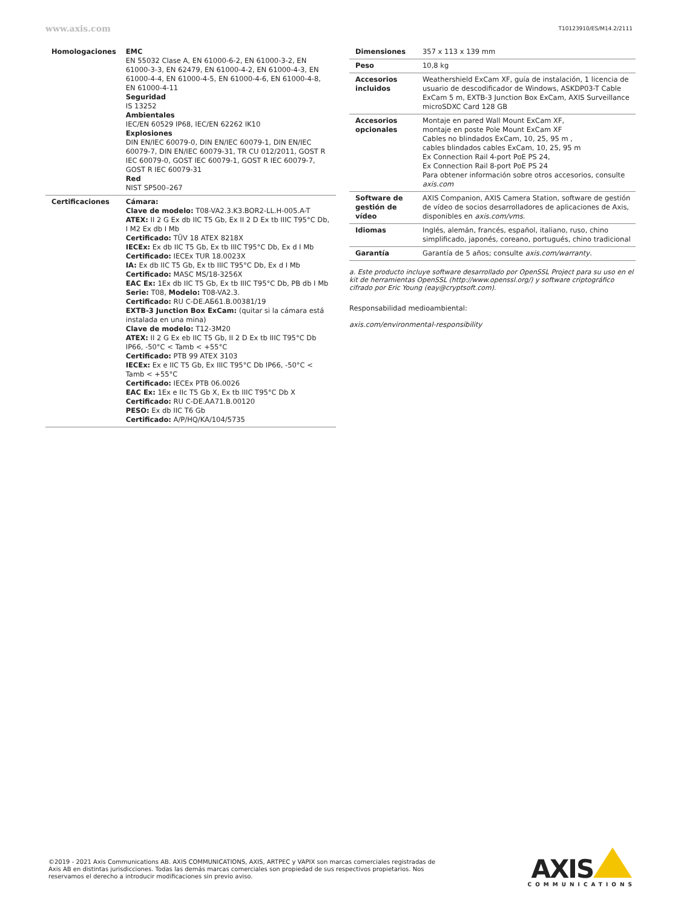www.axis.com T10123910/ES/M14.2/2111
| Homologaciones | EMC EN 55032 Clase A, EN 61000-6-2, EN 61000-3-2, EN 61000-3-3, EN 62479, EN 61000-4-2, EN 61000-4-3, EN 61000-4-4, EN 61000-4-5, EN 61000-4-6, EN 61000-4-8, EN 61000-4-11 Seguridad IS 13252 Ambientales IEC/EN 60529 IP68, IEC/EN 62262 IK10 Explosiones DIN EN/IEC 60079-0, DIN EN/IEC 60079-1, DIN EN/IEC 60079-7, DIN EN/IEC 60079-31, TR CU 012/2011, GOST R IEC 60079-0, GOST IEC 60079-1, GOST R IEC 60079-7, GOST R IEC 60079-31 Red NIST SP500–267 |
| Certificaciones | Cámara: Clave de modelo: T08-VA2.3.K3.BOR2-LL.H-005.A-T ATEX: II 2 G Ex db IIC T5 Gb, Ex II 2 D Ex tb IIIC T95°C Db, I M2 Ex db I Mb Certificado: TÜV 18 ATEX 8218X IECEx: Ex db IIC T5 Gb, Ex tb IIIC T95°C Db, Ex d I Mb Certificado: IECEx TUR 18.0023X IA: Ex db IIC T5 Gb, Ex tb IIIC T95°C Db, Ex d I Mb Certificado: MASC MS/18-3256X EAC Ex: 1Ex db IIC T5 Gb, Ex tb IIIC T95°C Db, PB db I Mb Serie: T08, Modelo: T08-VA2.3. Certificado: RU C-DE.АБ61.В.00381/19 EXTB-3 Junction Box ExCam: (quitar si la cámara está instalada en una mina) Clave de modelo: T12-3M20 ATEX: II 2 G Ex eb IIC T5 Gb, II 2 D Ex tb IIIC T95°C Db IP66, -50°C < Tamb < +55°C Certificado: PTB 99 ATEX 3103 IECEx: Ex e IIC T5 Gb, Ex IIIC T95°C Db IP66, -50°C < Tamb < +55°C Certificado: IECEx PTB 06.0026 EAC Ex: 1Ex e IIc T5 Gb X, Ex tb IIIC T95°C Db X Certificado: RU C-DE.AA71.B.00120 PESO: Ex db IIC T6 Gb Certificado: A/P/HQ/KA/104/5735 |
| Dimensiones | 357 x 113 x 139 mm |
| Peso | 10,8 kg |
| Accesorios incluidos | Weathershield ExCam XF, guía de instalación, 1 licencia de usuario de descodificador de Windows, ASKDP03-T Cable ExCam 5 m, EXTB-3 Junction Box ExCam, AXIS Surveillance microSDXC Card 128 GB |
| Accesorios opcionales | Montaje en pared Wall Mount ExCam XF, montaje en poste Pole Mount ExCam XF Cables no blindados ExCam, 10, 25, 95 m , cables blindados cables ExCam, 10, 25, 95 m Ex Connection Rail 4-port PoE PS 24, Ex Connection Rail 8-port PoE PS 24 Para obtener información sobre otros accesorios, consulte axis.com |
| Software de gestión de vídeo | AXIS Companion, AXIS Camera Station, software de gestión de vídeo de socios desarrolladores de aplicaciones de Axis, disponibles en axis.com/vms . |
| Idiomas | Inglés, alemán, francés, español, italiano, ruso, chino simplificado, japonés, coreano, portugués, chino tradicional |
| Garantía | Garantía de 5 años; consulte axis.com/warranty . |
a. Este producto incluye software desarrollado por OpenSSL Project para su uso en el kit de herramientas OpenSSL (http://www.openssl.org/) y software criptográfico cifrado por Eric Young (eay@cryptsoft.com).
Responsabilidad medioambiental:
axis.com/environmental-responsibility
©2019 - 2021 Axis Communications AB. AXIS COMMUNICATIONS, AXIS, ARTPEC y VAPIX son marcas comerciales registradas de Axis AB en distintas jurisdicciones. Todas las demás marcas comerciales son propiedad de sus respectivos propietarios. Nos reservamos el derecho a introducir modificaciones sin previo aviso.
AXIS
COMMUNICATIONS